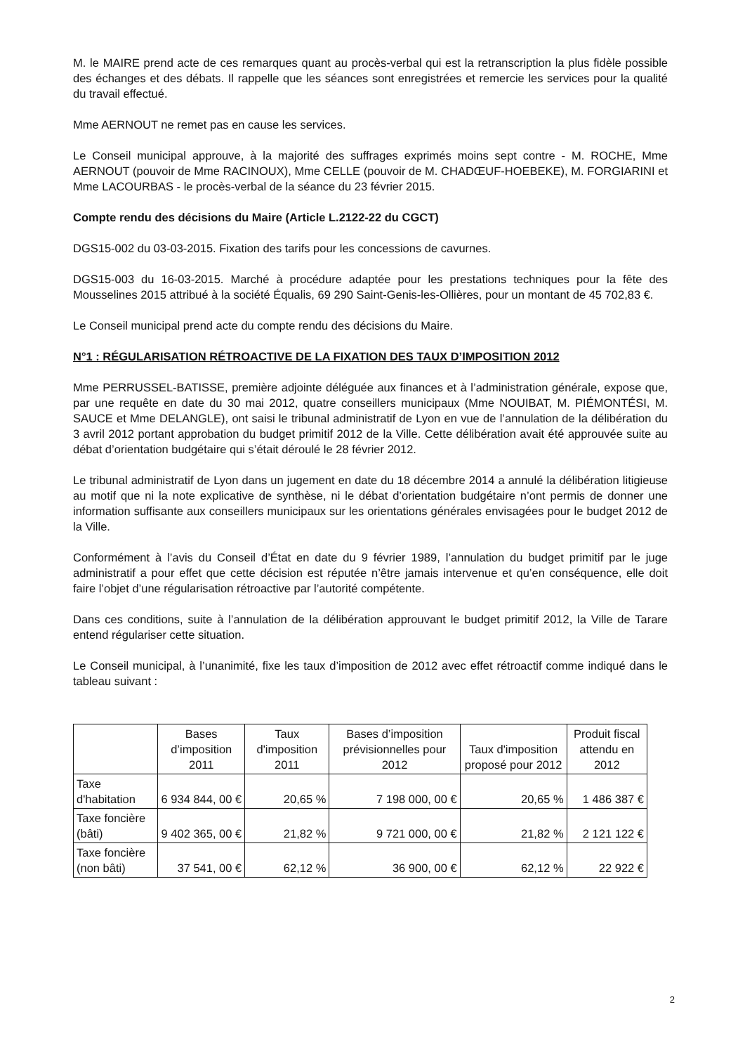M. le MAIRE prend acte de ces remarques quant au procès-verbal qui est la retranscription la plus fidèle possible des échanges et des débats. Il rappelle que les séances sont enregistrées et remercie les services pour la qualité du travail effectué.
Mme AERNOUT ne remet pas en cause les services.
Le Conseil municipal approuve, à la majorité des suffrages exprimés moins sept contre - M. ROCHE, Mme AERNOUT (pouvoir de Mme RACINOUX), Mme CELLE (pouvoir de M. CHADŒUF-HOEBEKE), M. FORGIARINI et Mme LACOURBAS - le procès-verbal de la séance du 23 février 2015.
Compte rendu des décisions du Maire (Article L.2122-22 du CGCT)
DGS15-002 du 03-03-2015. Fixation des tarifs pour les concessions de cavurnes.
DGS15-003 du 16-03-2015. Marché à procédure adaptée pour les prestations techniques pour la fête des Mousselines 2015 attribué à la société Équalis, 69 290 Saint-Genis-les-Ollières, pour un montant de 45 702,83 €.
Le Conseil municipal prend acte du compte rendu des décisions du Maire.
N°1 : RÉGULARISATION RÉTROACTIVE DE LA FIXATION DES TAUX D’IMPOSITION 2012
Mme PERRUSSEL-BATISSE, première adjointe déléguée aux finances et à l’administration générale, expose que, par une requête en date du 30 mai 2012, quatre conseillers municipaux (Mme NOUIBAT, M. PIÉMONTÉSI, M. SAUCE et Mme DELANGLE), ont saisi le tribunal administratif de Lyon en vue de l’annulation de la délibération du 3 avril 2012 portant approbation du budget primitif 2012 de la Ville. Cette délibération avait été approuvée suite au débat d’orientation budgétaire qui s’était déroulé le 28 février 2012.
Le tribunal administratif de Lyon dans un jugement en date du 18 décembre 2014 a annulé la délibération litigieuse au motif que ni la note explicative de synthèse, ni le débat d’orientation budgétaire n’ont permis de donner une information suffisante aux conseillers municipaux sur les orientations générales envisagées pour le budget 2012 de la Ville.
Conformément à l’avis du Conseil d’État en date du 9 février 1989, l’annulation du budget primitif par le juge administratif a pour effet que cette décision est réputée n’être jamais intervenue et qu’en conséquence, elle doit faire l’objet d’une régularisation rétroactive par l’autorité compétente.
Dans ces conditions, suite à l’annulation de la délibération approuvant le budget primitif 2012, la Ville de Tarare entend régulariser cette situation.
Le Conseil municipal, à l’unanimité, fixe les taux d’imposition de 2012 avec effet rétroactif comme indiqué dans le tableau suivant :
| | Bases d’imposition 2011 | Taux d'imposition 2011 | Bases d’imposition prévisionnelles pour 2012 | Taux d'imposition proposé pour 2012 | Produit fiscal attendu en 2012 |
| --- | --- | --- | --- | --- | --- |
| Taxe d'habitation | 6 934 844, 00 € | 20,65 % | 7 198 000, 00 € | 20,65 % | 1 486 387 € |
| Taxe foncière (bâti) | 9 402 365, 00 € | 21,82 % | 9 721 000, 00 € | 21,82 % | 2 121 122 € |
| Taxe foncière (non bâti) | 37 541, 00 € | 62,12 % | 36 900, 00 € | 62,12 % | 22 922 € |
2